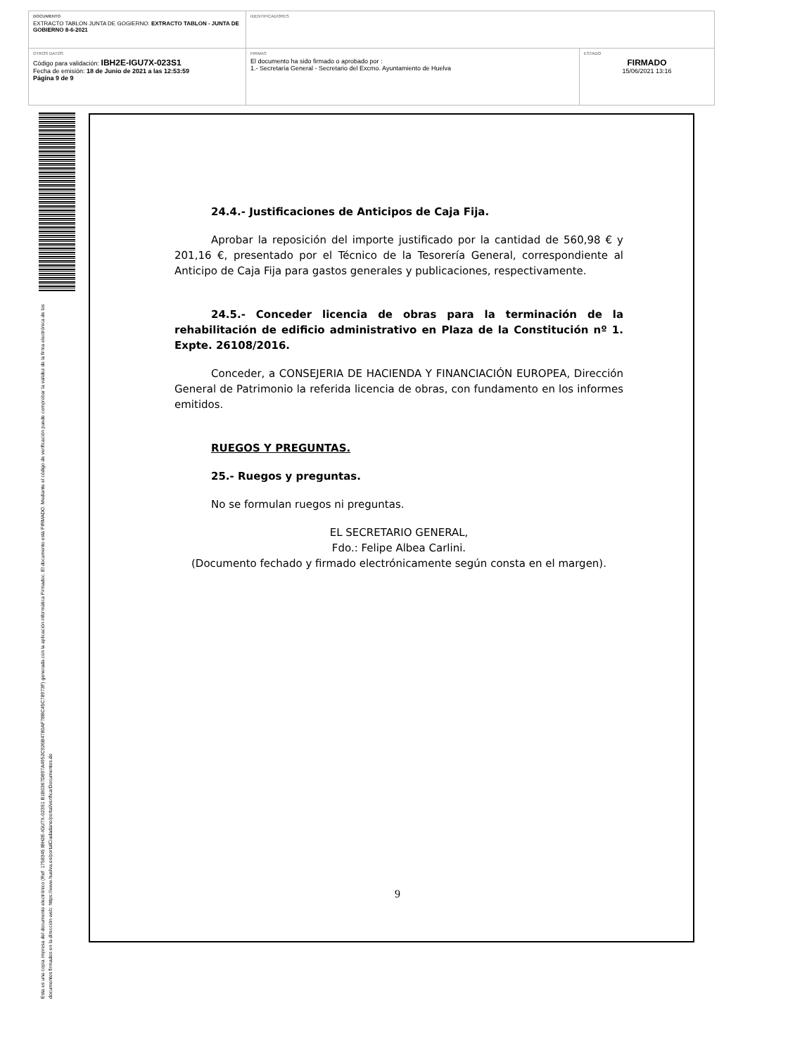DOCUMENTO
EXTRACTO TABLON JUNTA DE GOGIERNO: EXTRACTO TABLON - JUNTA DE GOBIERNO 8-6-2021
IDENTIFICADORES
OTROS DATOS
Código para validación: IBH2E-IGU7X-023S1
Fecha de emisión: 18 de Junio de 2021 a las 12:53:59
Página 9 de 9
FIRMAS
El documento ha sido firmado o aprobado por :
1.- Secretaría General - Secretario del Excmo. Ayuntamiento de Huelva
ESTADO
FIRMADO
15/06/2021 13:16
Esta es una copia impresa del documento electrónico (Ref: 1758345 IBH2E-IGU7X-023S1 B1B0367D897A4952C926B4780AF78BC45C78973F) generada con la aplicación informática Firmadoc. El documento está FIRMADO. Mediante el código de verificación puede comprobar la validez de la firma electrónica de los documentos firmados en la dirección web: https://www.huelva.es/portalCiudadano/portal/verificarDocumentos.do
24.4.- Justificaciones de Anticipos de Caja Fija.
Aprobar la reposición del importe justificado por la cantidad de 560,98 € y 201,16 €, presentado por el Técnico de la Tesorería General, correspondiente al Anticipo de Caja Fija para gastos generales y publicaciones, respectivamente.
24.5.- Conceder licencia de obras para la terminación de la rehabilitación de edificio administrativo en Plaza de la Constitución nº 1. Expte. 26108/2016.
Conceder, a CONSEJERIA DE HACIENDA Y FINANCIACIÓN EUROPEA, Dirección General de Patrimonio la referida licencia de obras, con fundamento en los informes emitidos.
RUEGOS Y PREGUNTAS.
25.- Ruegos y preguntas.
No se formulan ruegos ni preguntas.
EL SECRETARIO GENERAL,
Fdo.: Felipe Albea Carlini.
(Documento fechado y firmado electrónicamente según consta en el margen).
9